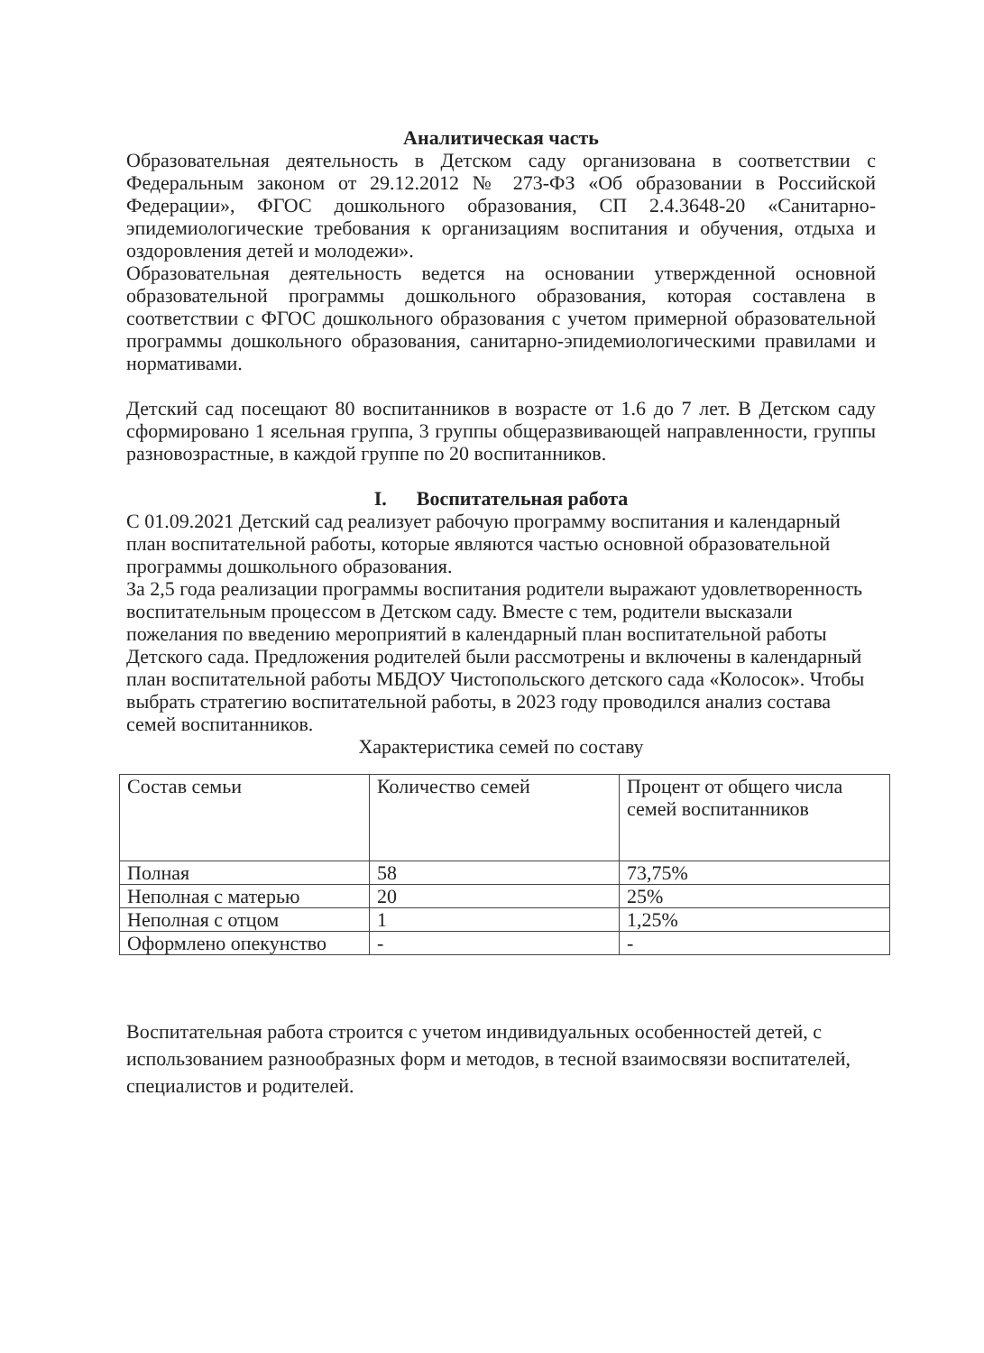Аналитическая часть
Образовательная деятельность в Детском саду организована в соответствии с Федеральным законом от 29.12.2012 № 273-ФЗ «Об образовании в Российской Федерации», ФГОС дошкольного образования, СП 2.4.3648-20 «Санитарно-эпидемиологические требования к организациям воспитания и обучения, отдыха и оздоровления детей и молодежи».
Образовательная деятельность ведется на основании утвержденной основной образовательной программы дошкольного образования, которая составлена в соответствии с ФГОС дошкольного образования с учетом примерной образовательной программы дошкольного образования, санитарно-эпидемиологическими правилами и нормативами.
Детский сад посещают 80 воспитанников в возрасте от 1.6 до 7 лет. В Детском саду сформировано 1 ясельная группа, 3 группы общеразвивающей направленности, группы разновозрастные, в каждой группе по 20 воспитанников.
I. Воспитательная работа
С 01.09.2021 Детский сад реализует рабочую программу воспитания и календарный план воспитательной работы, которые являются частью основной образовательной программы дошкольного образования.
За 2,5 года реализации программы воспитания родители выражают удовлетворенность воспитательным процессом в Детском саду. Вместе с тем, родители высказали пожелания по введению мероприятий в календарный план воспитательной работы Детского сада. Предложения родителей были рассмотрены и включены в календарный план воспитательной работы МБДОУ Чистопольского детского сада «Колосок». Чтобы выбрать стратегию воспитательной работы, в 2023 году проводился анализ состава семей воспитанников.
Характеристика семей по составу
| Состав семьи | Количество семей | Процент от общего числа семей воспитанников |
| Полная | 58 | 73,75% |
| Неполная с матерью | 20 | 25% |
| Неполная с отцом | 1 | 1,25% |
| Оформлено опекунство | - | - |
Воспитательная работа строится с учетом индивидуальных особенностей детей, с использованием разнообразных форм и методов, в тесной взаимосвязи воспитателей, специалистов и родителей.